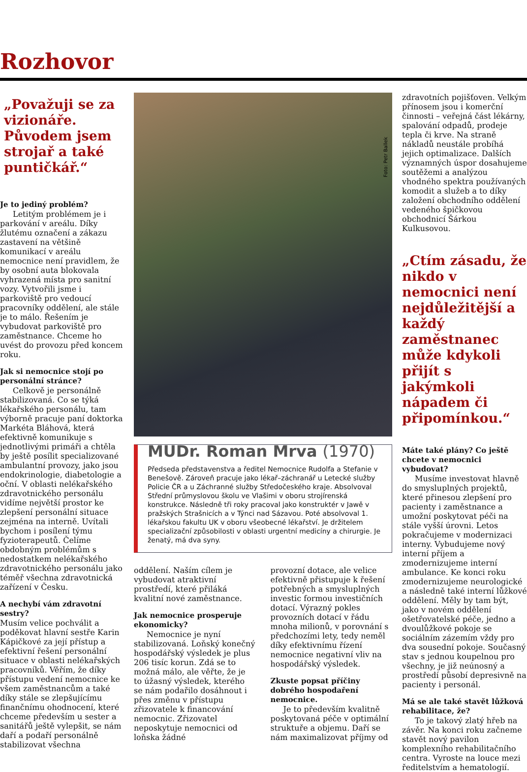Rozhovor
„Považuji se za vizionáře. Původem jsem strojař a také puntičkář.“
Je to jediný problém?
Letitým problémem je i parkování v areálu. Díky žlutému označení a zákazu zastavení na většině komunikací v areálu nemocnice není pravidlem, že by osobní auta blokovala vyhrazená místa pro sanitní vozy. Vytvořili jsme i parkoviště pro vedoucí pracovníky oddělení, ale stále je to málo. Řešením je vybudovat parkoviště pro zaměstnance. Chceme ho uvést do provozu před koncem roku.
Jak si nemocnice stojí po personální stránce?
Celkově je personálně stabilizovaná. Co se týká lékařského personálu, tam výborně pracuje paní doktorka Markéta Bláhová, která efektivně komunikuje s jednotlivými primáři a chtěla by ještě posílit specializované ambulantní provozy, jako jsou endokrinologie, diabetologie a oční. V oblasti nelékařského zdravotnického personálu vidíme největší prostor ke zlepšení personální situace zejména na interně. Uvítali bychom i posílení týmu fyzioterapeutů. Čelíme obdobným problémům s nedostatkem nelékařského zdravotnického personálu jako téměř všechna zdravotnická zařízení v Česku.
A nechybí vám zdravotní sestry?
Musím velice pochválit a poděkovat hlavní sestře Karin Kápičkové za její přístup a efektivní řešení personální situace v oblasti nelékařských pracovníků. Věřím, že díky přístupu vedení nemocnice ke všem zaměstnancům a také díky stále se zlepšujícímu finančnímu ohodnocení, které chceme především u sester a sanitářů ještě vylepšit, se nám daří a podaří personálně stabilizovat všechna
Foto: Petr Ballek
MUDr. Roman Mrva (1970)
Předseda představenstva a ředitel Nemocnice Rudolfa a Stefanie v Benešově. Zároveň pracuje jako lékař–záchranář u Letecké služby Policie ČR a u Záchranné služby Středočeského kraje. Absolvoval Střední průmyslovou školu ve Vlašimi v oboru strojírenská konstrukce. Následně tři roky pracoval jako konstruktér v Jawě v pražských Strašnicích a v Týnci nad Sázavou. Poté absolvoval 1. lékařskou fakultu UK v oboru všeobecné lékařství. Je držitelem specializační způsobilosti v oblasti urgentní medicíny a chirurgie. Je ženatý, má dva syny.
oddělení. Naším cílem je vybudovat atraktivní prostředí, které přiláká kvalitní nové zaměstnance.
Jak nemocnice prosperuje ekonomicky?
Nemocnice je nyní stabilizovaná. Loňský konečný hospodářský výsledek je plus 206 tisíc korun. Zdá se to možná málo, ale věřte, že je to úžasný výsledek, kterého se nám podařilo dosáhnout i přes změnu v přístupu zřizovatele k financování nemocnic. Zřizovatel neposkytuje nemocnici od loňska žádné
provozní dotace, ale velice efektivně přistupuje k řešení potřebných a smysluplných investic formou investičních dotací. Výrazný pokles provozních dotací v řádu mnoha milionů, v porovnání s předchozími lety, tedy neměl díky efektivnímu řízení nemocnice negativní vliv na hospodářský výsledek.
Zkuste popsat příčiny dobrého hospodaření nemocnice.
Je to především kvalitně poskytovaná péče v optimální struktuře a objemu. Daří se nám maximalizovat příjmy od
zdravotních pojišťoven. Velkým přínosem jsou i komerční činnosti – veřejná část lékárny, spalování odpadů, prodeje tepla či krve. Na straně nákladů neustále probíhá jejich optimalizace. Dalších významných úspor dosahujeme soutěžemi a analýzou vhodného spektra používaných komodit a služeb a to díky založení obchodního oddělení vedeného špičkovou obchodnicí Šárkou Kulkusovou.
„Ctím zásadu, že nikdo v nemocnici není nejdůležitější a každý zaměstnanec může kdykoli přijít s jakýmkoli nápadem či připomínkou.“
Máte také plány? Co ještě chcete v nemocnici vybudovat?
Musíme investovat hlavně do smysluplných projektů, které přinesou zlepšení pro pacienty i zaměstnance a umožní poskytovat péči na stále vyšší úrovni. Letos pokračujeme v modernizaci interny. Vybudujeme nový interní příjem a zmodernizujeme interní ambulance. Ke konci roku zmodernizujeme neurologické a následně také interní lůžkové oddělení. Měly by tam být, jako v novém oddělení ošetřovatelské péče, jedno a dvoulůžkové pokoje se sociálním zázemím vždy pro dva sousední pokoje. Současný stav s jednou koupelnou pro všechny, je již neúnosný a prostředí působí depresivně na pacienty i personál.
Má se ale také stavět lůžková rehabilitace, že?
To je takový zlatý hřeb na závěr. Na konci roku začneme stavět nový pavilon komplexního rehabilitačního centra. Vyroste na louce mezi ředitelstvím a hematologií.